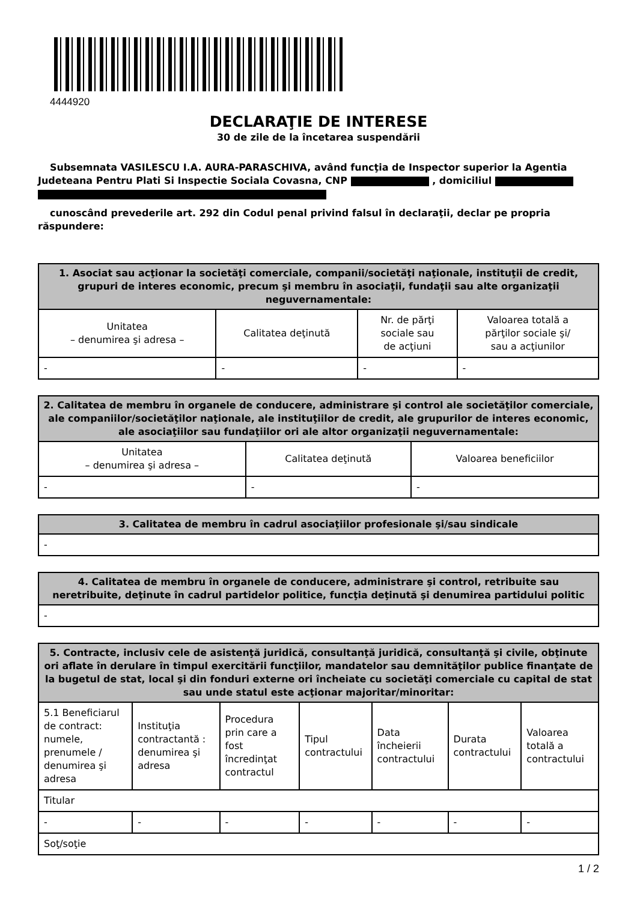4444920
DECLARAŢIE DE INTERESE
30 de zile de la încetarea suspendării
Subsemnata VASILESCU I.A. AURA-PARASCHIVA, având funcţia de Inspector superior la Agentia Judeteana Pentru Plati Si Inspectie Sociala Covasna, CNP , domiciliul
cunoscând prevederile art. 292 din Codul penal privind falsul în declaraţii, declar pe propria răspundere:
| 1. Asociat sau acţionar la societăţi comerciale, companii/societăţi naţionale, instituţii de credit, grupuri de interes economic, precum şi membru în asociaţii, fundaţii sau alte organizaţii neguvernamentale: | | | |
| --- | --- | --- | --- |
| Unitatea – denumirea şi adresa – | Calitatea deţinută | Nr. de părţi sociale sau de acţiuni | Valoarea totală a părţilor sociale şi/ sau a acţiunilor |
| - | - | - | - |
| 2. Calitatea de membru în organele de conducere, administrare şi control ale societăţilor comerciale, ale companiilor/societăţilor naţionale, ale instituţiilor de credit, ale grupurilor de interes economic, ale asociaţiilor sau fundaţiilor ori ale altor organizaţii neguvernamentale: | | |
| --- | --- | --- |
| Unitatea – denumirea şi adresa – | Calitatea deţinută | Valoarea beneficiilor |
| - | - | - |
| 3. Calitatea de membru în cadrul asociaţiilor profesionale şi/sau sindicale |
| --- |
| - |
| 4. Calitatea de membru în organele de conducere, administrare şi control, retribuite sau neretribuite, deţinute în cadrul partidelor politice, funcţia deţinută şi denumirea partidului politic |
| --- |
| - |
| 5. Contracte, inclusiv cele de asistenţă juridică, consultanţă juridică, consultanţă şi civile, obţinute ori aflate în derulare în timpul exercitării funcţiilor, mandatelor sau demnităţilor publice finanţate de la bugetul de stat, local şi din fonduri externe ori încheiate cu societăţi comerciale cu capital de stat sau unde statul este acţionar majoritar/minoritar: | | | | | | |
| --- | --- | --- | --- | --- | --- | --- |
| 5.1 Beneficiarul de contract: numele, prenumele / denumirea şi adresa | Instituţia contractantă : denumirea şi adresa | Procedura prin care a fost încredinţat contractul | Tipul contractului | Data încheierii contractului | Durata contractului | Valoarea totală a contractului |
| Titular | | | | | | |
| - | - | - | - | - | - | - |
| Soţ/soţie | | | | | | |
1 / 2